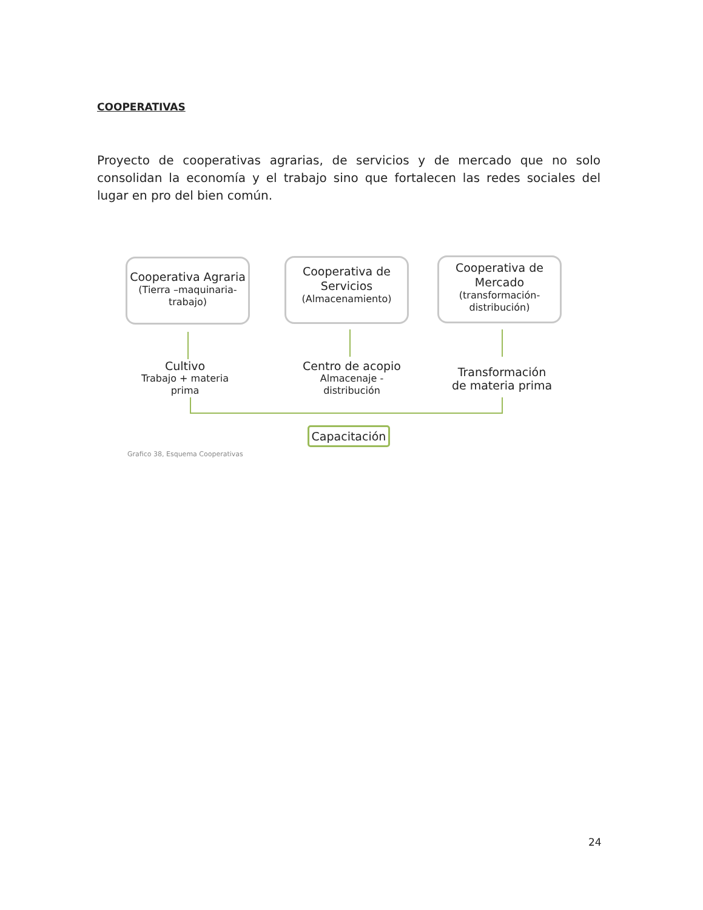COOPERATIVAS
Proyecto de cooperativas agrarias, de servicios y de mercado que no solo consolidan la economía y el trabajo sino que fortalecen las redes sociales del lugar en pro del bien común.
Cooperativa Agraria
(Tierra –maquinaria-trabajo)
Cooperativa de Servicios
(Almacenamiento)
Cooperativa de Mercado
(transformación-distribución)
Cultivo
Trabajo + materia prima
Centro de acopio
Almacenaje - distribución
Transformación de materia prima
Capacitación
Grafico 38, Esquema Cooperativas
24